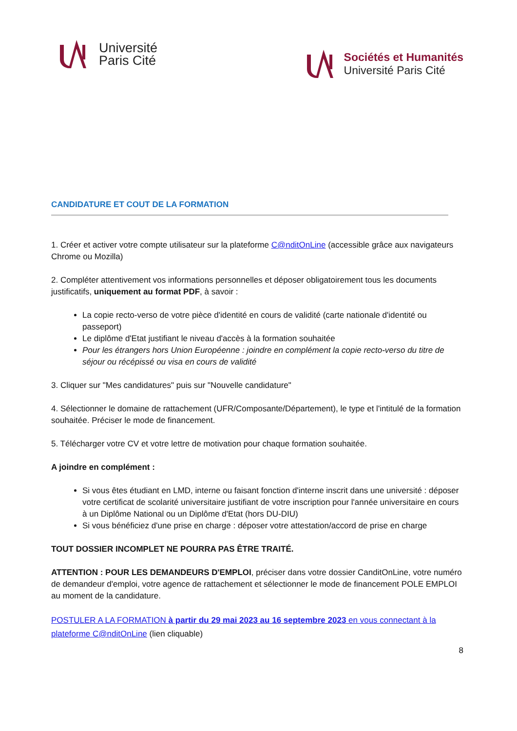Université
Paris Cité
Sociétés et Humanités
Université Paris Cité
CANDIDATURE ET COUT DE LA FORMATION
1. Créer et activer votre compte utilisateur sur la plateforme C@nditOnLine (accessible grâce aux navigateurs Chrome ou Mozilla)
2. Compléter attentivement vos informations personnelles et déposer obligatoirement tous les documents justificatifs, uniquement au format PDF, à savoir :
La copie recto-verso de votre pièce d'identité en cours de validité (carte nationale d'identité ou passeport)
Le diplôme d'Etat justifiant le niveau d'accès à la formation souhaitée
Pour les étrangers hors Union Européenne : joindre en complément la copie recto-verso du titre de séjour ou récépissé ou visa en cours de validité
3. Cliquer sur "Mes candidatures" puis sur "Nouvelle candidature"
4. Sélectionner le domaine de rattachement (UFR/Composante/Département), le type et l'intitulé de la formation souhaitée. Préciser le mode de financement.
5. Télécharger votre CV et votre lettre de motivation pour chaque formation souhaitée.
A joindre en complément :
Si vous êtes étudiant en LMD, interne ou faisant fonction d'interne inscrit dans une université : déposer votre certificat de scolarité universitaire justifiant de votre inscription pour l'année universitaire en cours à un Diplôme National ou un Diplôme d'Etat (hors DU-DIU)
Si vous bénéficiez d'une prise en charge : déposer votre attestation/accord de prise en charge
TOUT DOSSIER INCOMPLET NE POURRA PAS ÊTRE TRAITÉ.
ATTENTION : POUR LES DEMANDEURS D'EMPLOI, préciser dans votre dossier CanditOnLine, votre numéro de demandeur d'emploi, votre agence de rattachement et sélectionner le mode de financement POLE EMPLOI au moment de la candidature.
POSTULER A LA FORMATION à partir du 29 mai 2023 au 16 septembre 2023 en vous connectant à la plateforme C@nditOnLine (lien cliquable)
8